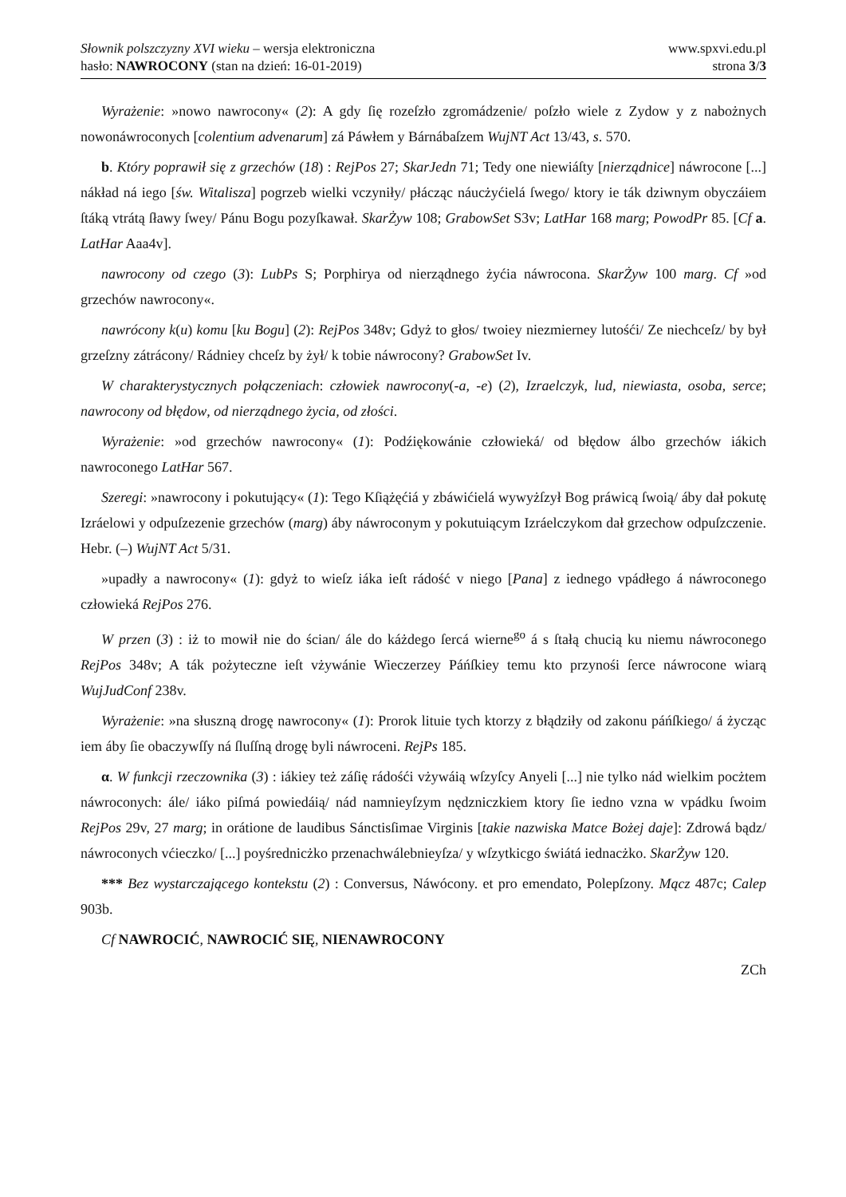Słownik polszczyzny XVI wieku – wersja elektroniczna
hasło: NAWROCONY (stan na dzień: 16-01-2019)
www.spxvi.edu.pl
strona 3/3
Wyrażenie: »nowo nawrocony« (2): A gdy ſię rozeſzło zgromádzenie/ poſzło wiele z Zydow y z nabożnych nowonáwroconych [colentium advenarum] zá Páwłem y Bárnábaſzem WujNT Act 13/43, s. 570.
b. Który poprawił się z grzechów (18) : RejPos 27; SkarJedn 71; Tedy one niewiáſty [nierządnice] náwrocone [...] nákład ná iego [św. Witalisza] pogrzeb wielki vczyniły/ płácząc náucżyćielá ſwego/ ktory ie ták dziwnym obyczáiem ſtáką vtrátą ſławy ſwey/ Pánu Bogu pozyſkawał. SkarŻyw 108; GrabowSet S3v; LatHar 168 marg; PowodPr 85. [Cf a. LatHar Aaa4v].
nawrocony od czego (3): LubPs S; Porphirya od nierządnego żyćia náwrocona. SkarŻyw 100 marg. Cf »od grzechów nawrocony«.
nawrócony k(u) komu [ku Bogu] (2): RejPos 348v; Gdyż to głos/ twoiey niezmierney lutośći/ Ze niechceſz/ by był grzeſzny zátrácony/ Rádniey chceſz by żył/ k tobie náwrocony? GrabowSet Iv.
W charakterystycznych połączeniach: człowiek nawrocony(-a, -e) (2), Izraelczyk, lud, niewiasta, osoba, serce; nawrocony od błędow, od nierządnego życia, od złości.
Wyrażenie: »od grzechów nawrocony« (1): Podźiękowánie człowieká/ od błędow álbo grzechów iákich nawroconego LatHar 567.
Szeregi: »nawrocony i pokutujący« (1): Tego Kſiążęćiá y zbáwićielá wywyżſzył Bog práwicą ſwoią/ áby dał pokutę Izráelowi y odpuſzezenie grzechów (marg) áby náwroconym y pokutuiącym Izráelczykom dał grzechow odpuſzczenie. Hebr. (–) WujNT Act 5/31.
»upadły a nawrocony« (1): gdyż to wieſz iáka ieſt rádość v niego [Pana] z iednego vpádłego á náwroconego człowieká RejPos 276.
W przen (3) : iż to mowił nie do ścian/ ále do káżdego ſercá wierne<sup>go</sup> á s ſtałą chucią ku niemu náwroconego RejPos 348v; A ták pożyteczne ieſt vżywánie Wieczerzey Páńſkiey temu kto przynośi ſerce náwrocone wiarą WujJudConf 238v.
Wyrażenie: »na słuszną drogę nawrocony« (1): Prorok lituie tych ktorzy z błądziły od zakonu páńſkiego/ á życząc iem áby ſie obaczywſſy ná ſluſſną drogę byli náwroceni. RejPs 185.
α. W funkcji rzeczownika (3) : iákiey też záſię rádośći vżywáią wſzyſcy Anyeli [...] nie tylko nád wielkim pocżtem náwroconych: ále/ iáko piſmá powiedáią/ nád namnieyſzym nędzniczkiem ktory ſie iedno vzna w vpádku ſwoim RejPos 29v, 27 marg; in orátione de laudibus Sánctisſimae Virginis [takie nazwiska Matce Bożej daje]: Zdrowá bądz/ náwroconych vćieczko/ [...] poyśrednicżko przenachwálebnieyſza/ y wſzytkicgo świátá iednacżko. SkarŻyw 120.
*** Bez wystarczającego kontekstu (2) : Conversus, Náwócony. et pro emendato, Polepſzony. Mącz 487c; Calep 903b.
Cf NAWROCIĆ, NAWROCIĆ SIĘ, NIENAWROCONY
ZCh